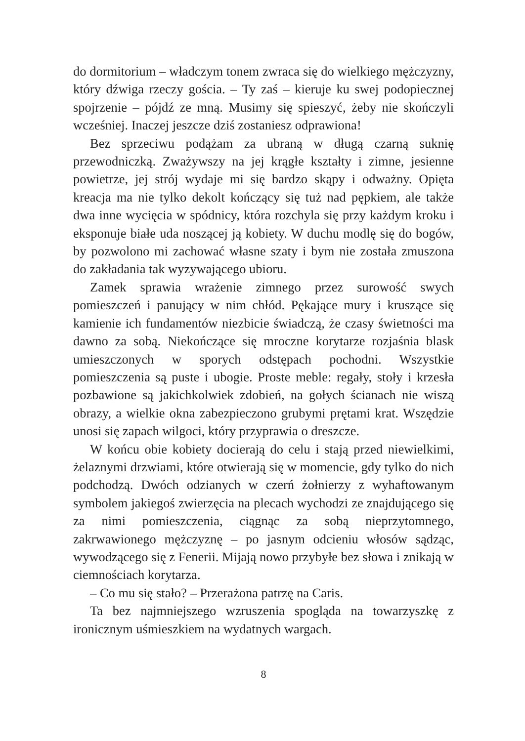do dormitorium – władczym tonem zwraca się do wielkiego mężczyzny, który dźwiga rzeczy gościa. – Ty zaś – kieruje ku swej podopiecznej spojrzenie – pójdź ze mną. Musimy się spieszyć, żeby nie skończyli wcześniej. Inaczej jeszcze dziś zostaniesz odprawiona!
Bez sprzeciwu podążam za ubraną w długą czarną suknię przewodniczką. Zważywszy na jej krągłe kształty i zimne, jesienne powietrze, jej strój wydaje mi się bardzo skąpy i odważny. Opięta kreacja ma nie tylko dekolt kończący się tuż nad pępkiem, ale także dwa inne wycięcia w spódnicy, która rozchyla się przy każdym kroku i eksponuje białe uda noszącej ją kobiety. W duchu modlę się do bogów, by pozwolono mi zachować własne szaty i bym nie została zmuszona do zakładania tak wyzywającego ubioru.
Zamek sprawia wrażenie zimnego przez surowość swych pomieszczeń i panujący w nim chłód. Pękające mury i kruszące się kamienie ich fundamentów niezbicie świadczą, że czasy świetności ma dawno za sobą. Niekończące się mroczne korytarze rozjaśnia blask umieszczonych w sporych odstępach pochodni. Wszystkie pomieszczenia są puste i ubogie. Proste meble: regały, stoły i krzesła pozbawione są jakichkolwiek zdobień, na gołych ścianach nie wiszą obrazy, a wielkie okna zabezpieczono grubymi prętami krat. Wszędzie unosi się zapach wilgoci, który przyprawia o dreszcze.
W końcu obie kobiety docierają do celu i stają przed niewielkimi, żelaznymi drzwiami, które otwierają się w momencie, gdy tylko do nich podchodzą. Dwóch odzianych w czerń żołnierzy z wyhaftowanym symbolem jakiegoś zwierzęcia na plecach wychodzi ze znajdującego się za nimi pomieszczenia, ciągnąc za sobą nieprzytomnego, zakrwawionego mężczyznę – po jasnym odcieniu włosów sądząc, wywodzącego się z Fenerii. Mijają nowo przybyłe bez słowa i znikają w ciemnościach korytarza.
– Co mu się stało? – Przerażona patrzę na Caris.
Ta bez najmniejszego wzruszenia spogląda na towarzyszkę z ironicznym uśmieszkiem na wydatnych wargach.
8